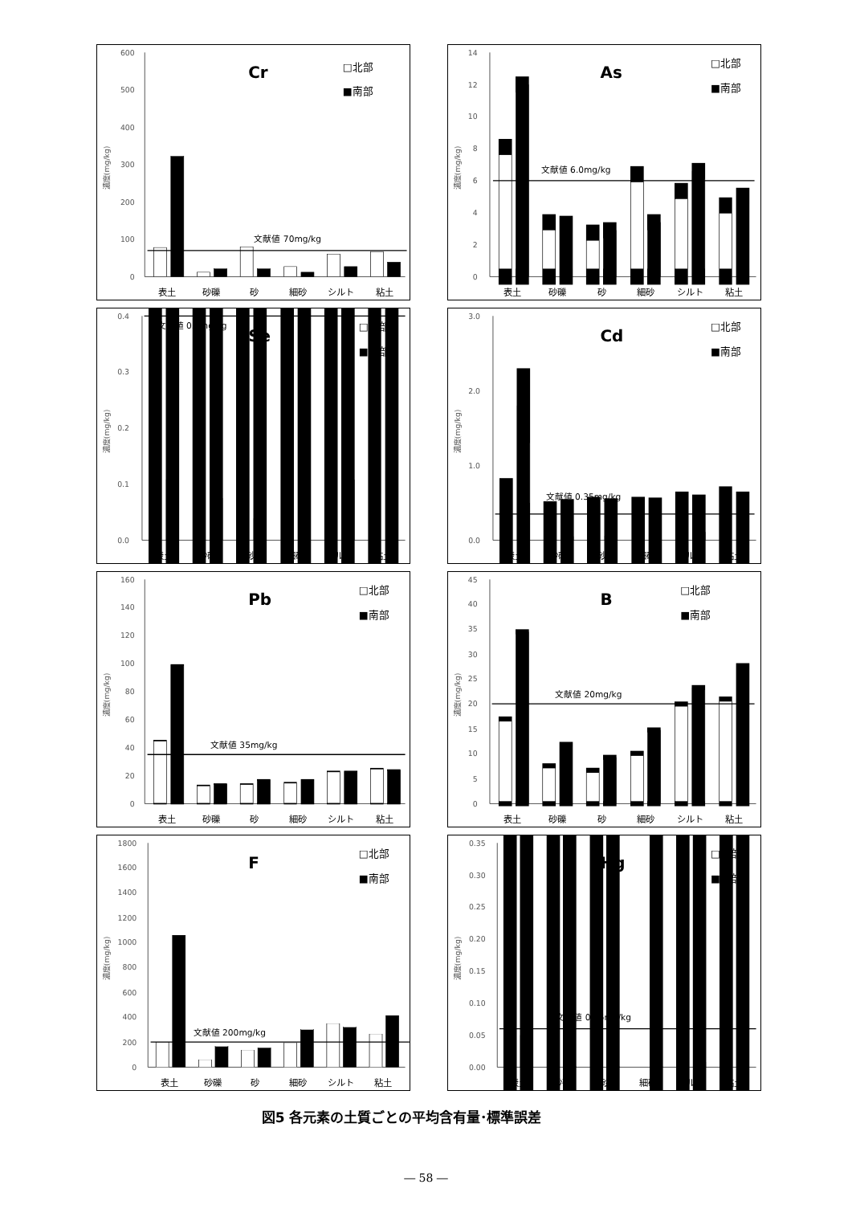濃度(mg/kg)
0
100
200
300
400
500
600
文献値 70mg/kg
Cr
□北部
■南部
表土
砂礫
砂
細砂
シルト
粘土
濃度(mg/kg)
0
2
4
6
8
10
12
14
文献値 6.0mg/kg
As
□北部
■南部
表土
砂礫
砂
細砂
シルト
粘土
濃度(mg/kg)
0.0
0.1
0.2
0.3
0.4
文献値 0.4mg/kg
Se
□北部
■南部
表土
砂礫
砂
細砂
シルト
粘土
濃度(mg/kg)
0.0
1.0
2.0
3.0
文献値 0.35mg/kg
Cd
□北部
■南部
表土
砂礫
砂
細砂
シルト
粘土
濃度(mg/kg)
0
20
40
60
80
100
120
140
160
文献値 35mg/kg
Pb
□北部
■南部
表土
砂礫
砂
細砂
シルト
粘土
濃度(mg/kg)
0
5
10
15
20
25
30
35
40
45
文献値 20mg/kg
B
□北部
■南部
表土
砂礫
砂
細砂
シルト
粘土
濃度(mg/kg)
0
200
400
600
800
1000
1200
1400
1600
1800
文献値 200mg/kg
F
□北部
■南部
表土
砂礫
砂
細砂
シルト
粘土
濃度(mg/kg)
0.00
0.05
0.10
0.15
0.20
0.25
0.30
0.35
文献値 0.06mg/kg
Hg
□北部
■南部
表土
砂礫
砂
細砂
シルト
粘土
図5 各元素の土質ごとの平均含有量･標準誤差
― 58 ―